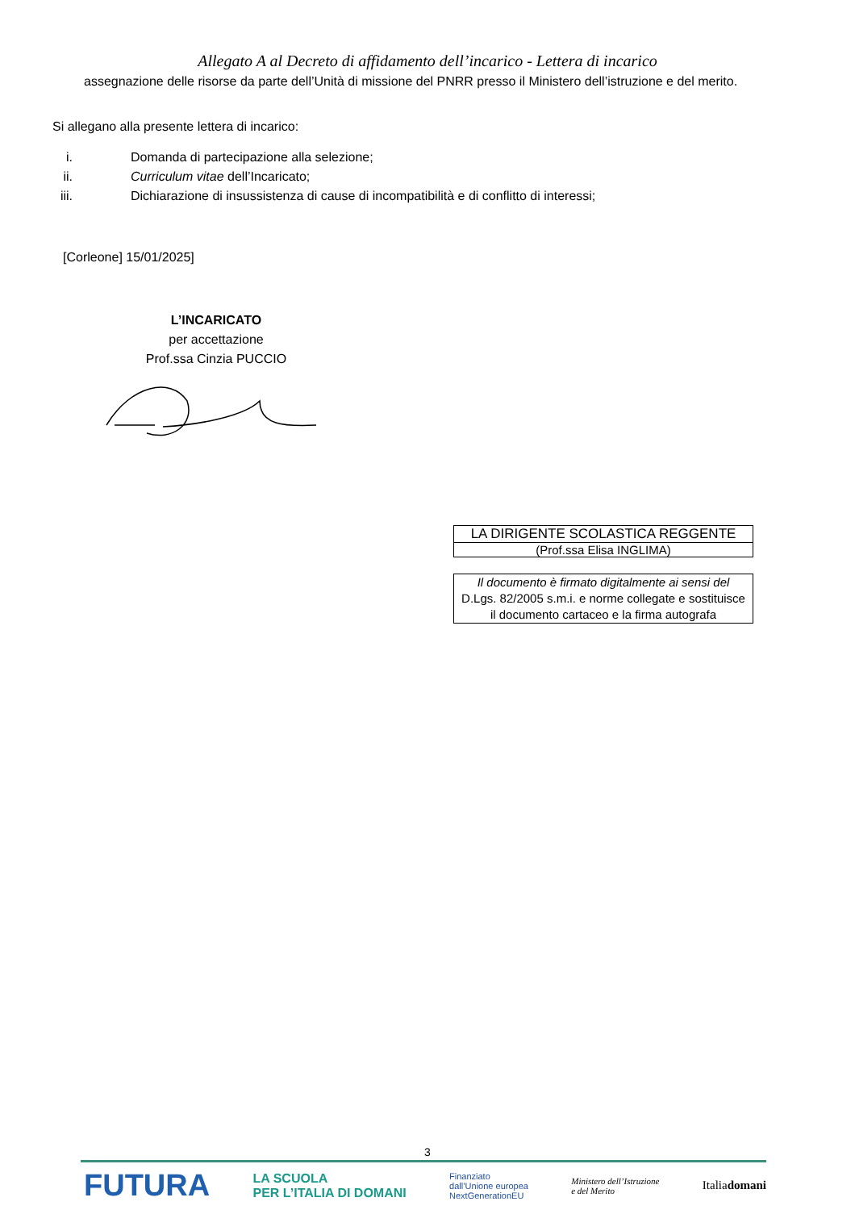Allegato A al Decreto di affidamento dell’incarico - Lettera di incarico
assegnazione delle risorse da parte dell’Unità di missione del PNRR presso il Ministero dell’istruzione e del merito.
Si allegano alla presente lettera di incarico:
i. Domanda di partecipazione alla selezione;
ii. Curriculum vitae dell’Incaricato;
iii. Dichiarazione di insussistenza di cause di incompatibilità e di conflitto di interessi;
[Corleone] 15/01/2025]
L’INCARICATO
per accettazione
Prof.ssa Cinzia PUCCIO
LA DIRIGENTE SCOLASTICA REGGENTE
(Prof.ssa Elisa INGLIMA)
Il documento è firmato digitalmente ai sensi del
D.Lgs. 82/2005 s.m.i. e norme collegate e sostituisce
il documento cartaceo e la firma autografa
3
FUTURA LA SCUOLA
PER L’ITALIA DI DOMANI Finanziato
dall’Unione europea
NextGenerationEU Ministero dell’Istruzione
e del Merito Italiadomani